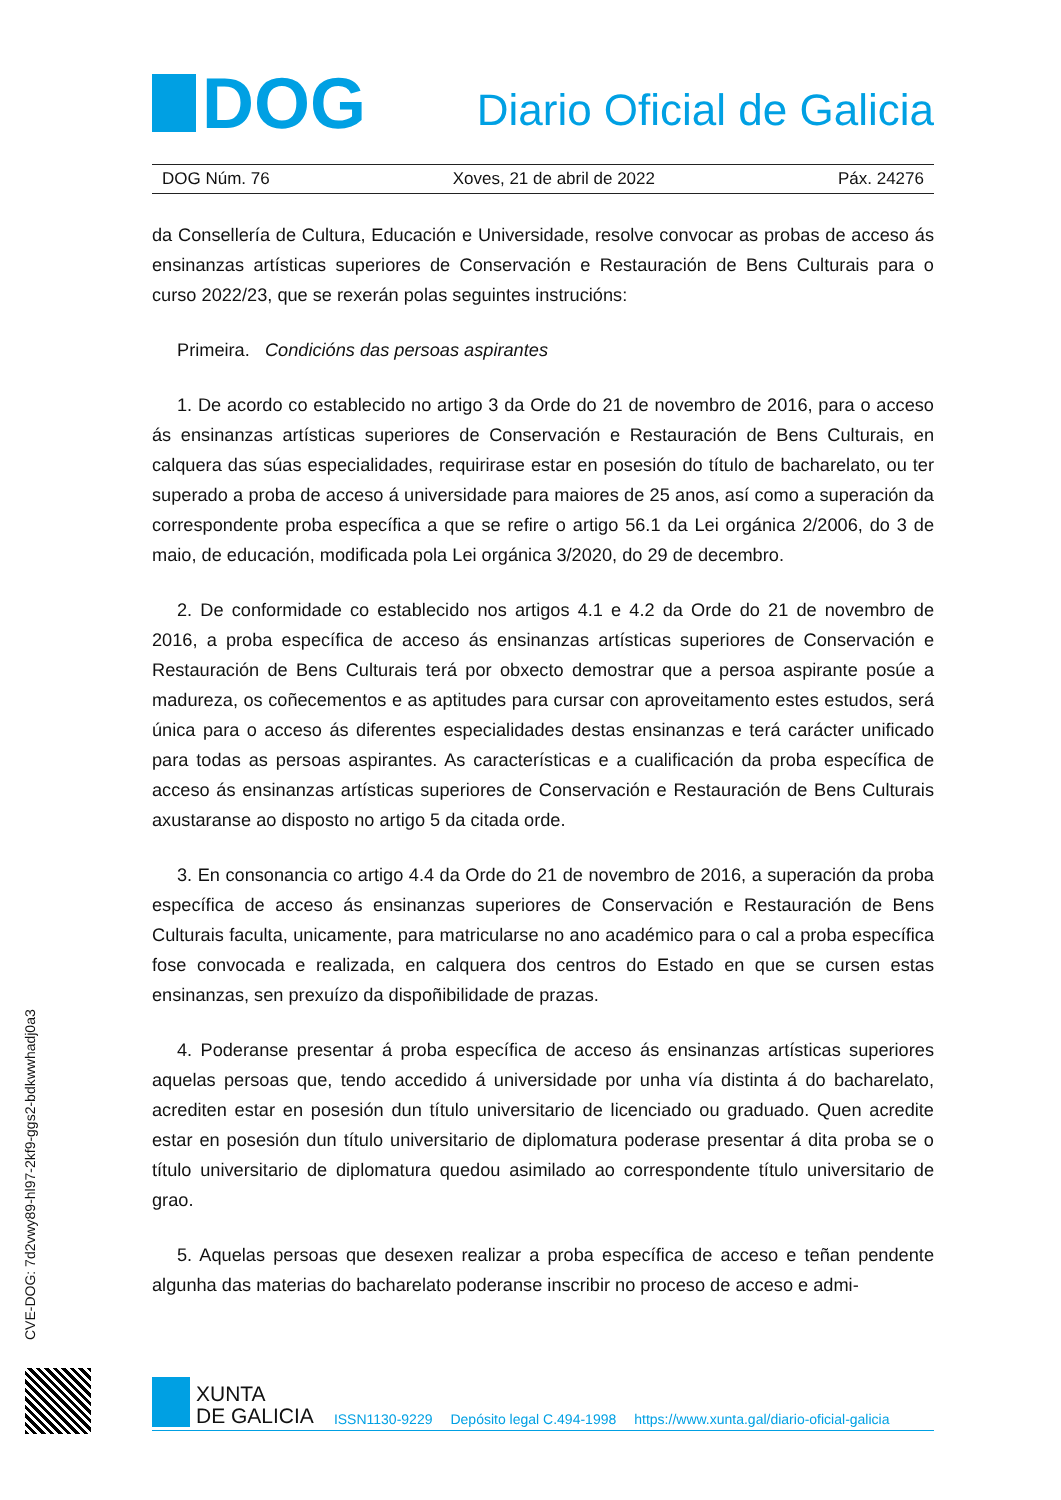DOG
Diario Oficial de Galicia
DOG Núm. 76 Xoves, 21 de abril de 2022 Páx. 24276
da Consellería de Cultura, Educación e Universidade, resolve convocar as probas de acceso ás ensinanzas artísticas superiores de Conservación e Restauración de Bens Culturais para o curso 2022/23, que se rexerán polas seguintes instrucións:
Primeira. Condicións das persoas aspirantes
1. De acordo co establecido no artigo 3 da Orde do 21 de novembro de 2016, para o acceso ás ensinanzas artísticas superiores de Conservación e Restauración de Bens Culturais, en calquera das súas especialidades, requirirase estar en posesión do título de bacharelato, ou ter superado a proba de acceso á universidade para maiores de 25 anos, así como a superación da correspondente proba específica a que se refire o artigo 56.1 da Lei orgánica 2/2006, do 3 de maio, de educación, modificada pola Lei orgánica 3/2020, do 29 de decembro.
2. De conformidade co establecido nos artigos 4.1 e 4.2 da Orde do 21 de novembro de 2016, a proba específica de acceso ás ensinanzas artísticas superiores de Conservación e Restauración de Bens Culturais terá por obxecto demostrar que a persoa aspirante posúe a madureza, os coñecementos e as aptitudes para cursar con aproveitamento estes estudos, será única para o acceso ás diferentes especialidades destas ensinanzas e terá carácter unificado para todas as persoas aspirantes. As características e a cualificación da proba específica de acceso ás ensinanzas artísticas superiores de Conservación e Restauración de Bens Culturais axustaranse ao disposto no artigo 5 da citada orde.
3. En consonancia co artigo 4.4 da Orde do 21 de novembro de 2016, a superación da proba específica de acceso ás ensinanzas superiores de Conservación e Restauración de Bens Culturais faculta, unicamente, para matricularse no ano académico para o cal a proba específica fose convocada e realizada, en calquera dos centros do Estado en que se cursen estas ensinanzas, sen prexuízo da dispoñibilidade de prazas.
4. Poderanse presentar á proba específica de acceso ás ensinanzas artísticas superiores aquelas persoas que, tendo accedido á universidade por unha vía distinta á do bacharelato, acrediten estar en posesión dun título universitario de licenciado ou graduado. Quen acredite estar en posesión dun título universitario de diplomatura poderase presentar á dita proba se o título universitario de diplomatura quedou asimilado ao correspondente título universitario de grao.
5. Aquelas persoas que desexen realizar a proba específica de acceso e teñan pendente algunha das materias do bacharelato poderanse inscribir no proceso de acceso e admi-
CVE-DOG: 7d2vwy89-hl97-2kf9-ggs2-bdkwwhadj0a3
XUNTA
DE GALICIA
ISSN1130-9229 Depósito legal C.494-1998 https://www.xunta.gal/diario-oficial-galicia